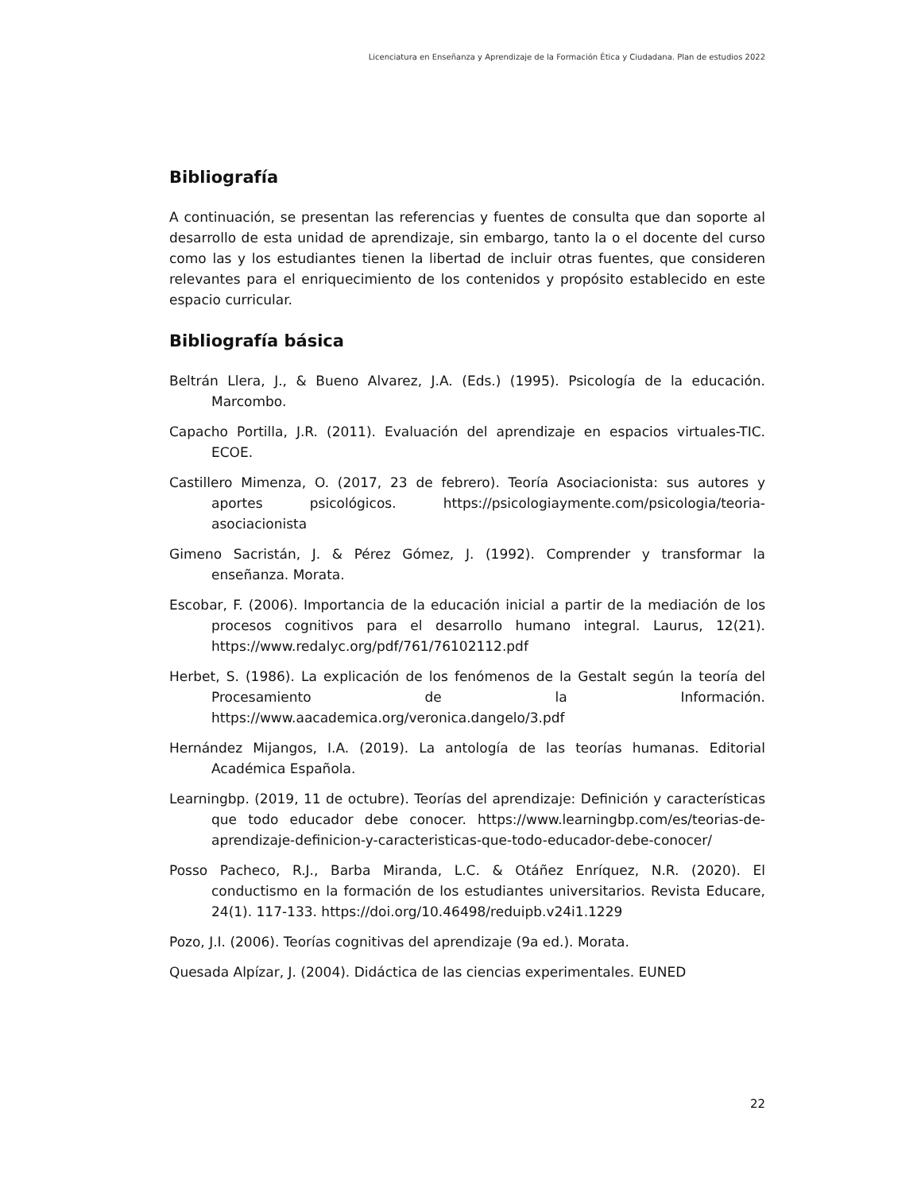Licenciatura en Enseñanza y Aprendizaje de la Formación Ética y Ciudadana. Plan de estudios 2022
Bibliografía
A continuación, se presentan las referencias y fuentes de consulta que dan soporte al desarrollo de esta unidad de aprendizaje, sin embargo, tanto la o el docente del curso como las y los estudiantes tienen la libertad de incluir otras fuentes, que consideren relevantes para el enriquecimiento de los contenidos y propósito establecido en este espacio curricular.
Bibliografía básica
Beltrán Llera, J., & Bueno Alvarez, J.A. (Eds.) (1995). Psicología de la educación. Marcombo.
Capacho Portilla, J.R. (2011). Evaluación del aprendizaje en espacios virtuales-TIC. ECOE.
Castillero Mimenza, O. (2017, 23 de febrero). Teoría Asociacionista: sus autores y aportes psicológicos. https://psicologiaymente.com/psicologia/teoria-asociacionista
Gimeno Sacristán, J. & Pérez Gómez, J. (1992). Comprender y transformar la enseñanza. Morata.
Escobar, F. (2006). Importancia de la educación inicial a partir de la mediación de los procesos cognitivos para el desarrollo humano integral. Laurus, 12(21). https://www.redalyc.org/pdf/761/76102112.pdf
Herbet, S. (1986). La explicación de los fenómenos de la Gestalt según la teoría del Procesamiento de la Información. https://www.aacademica.org/veronica.dangelo/3.pdf
Hernández Mijangos, I.A. (2019). La antología de las teorías humanas. Editorial Académica Española.
Learningbp. (2019, 11 de octubre). Teorías del aprendizaje: Definición y características que todo educador debe conocer. https://www.learningbp.com/es/teorias-de-aprendizaje-definicion-y-caracteristicas-que-todo-educador-debe-conocer/
Posso Pacheco, R.J., Barba Miranda, L.C. & Otáñez Enríquez, N.R. (2020). El conductismo en la formación de los estudiantes universitarios. Revista Educare, 24(1). 117-133. https://doi.org/10.46498/reduipb.v24i1.1229
Pozo, J.I. (2006). Teorías cognitivas del aprendizaje (9a ed.). Morata.
Quesada Alpízar, J. (2004). Didáctica de las ciencias experimentales. EUNED
22